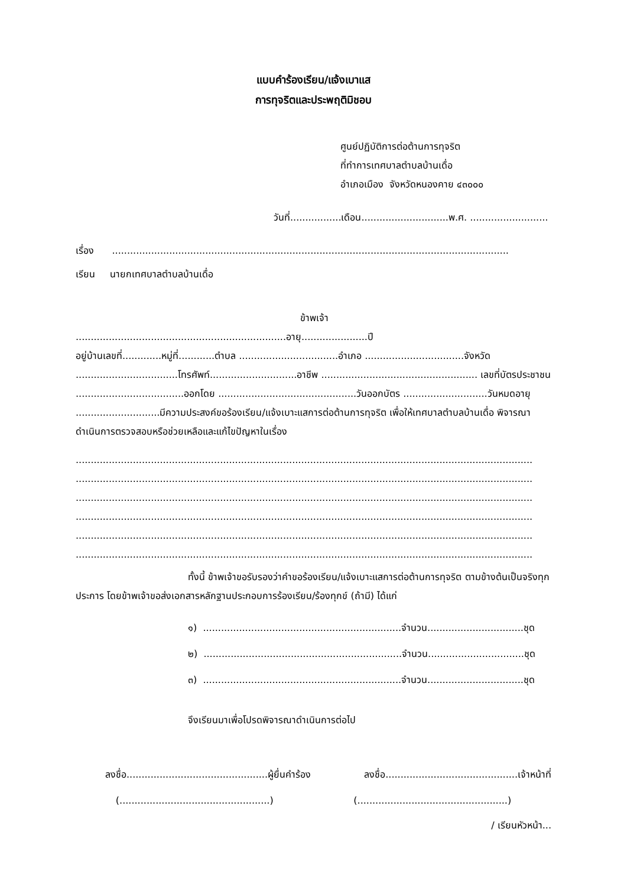แบบคำร้องเรียน/แจ้งเบาแส
การทุจริตและประพฤติมิชอบ
ศูนย์ปฏิบัติการต่อต้านการทุจริต
ที่ทำการเทศบาลตำบลบ้านเดื่อ
อำเภอเมือง จังหวัดหนองคาย ๔๓๐๐๐
วันที่.................เดือน.............................พ.ศ. ..........................
เรื่อง ....................................................................................................................................
เรียน นายกเทศบาลตำบลบ้านเดื่อ
ข้าพเจ้า ......................................................................อายุ......................ปี
อยู่บ้านเลขที่.............หมู่ที่............ตำบล .................................อำเภอ .................................จังหวัด ..................................โทรศัพท์.............................อาชีพ .................................................... เลขที่บัตรประชาชน ....................................ออกโดย ..............................................วันออกบัตร ............................วันหมดอายุ ............................มีความประสงค์ขอร้องเรียน/แจ้งเบาะแสการต่อต้านการทุจริต เพื่อให้เทศบาลตำบลบ้านเดื่อ พิจารณาดำเนินการตรวจสอบหรือช่วยเหลือและแก้ไขปัญหาในเรื่อง
........................................................................................................................................................
........................................................................................................................................................
........................................................................................................................................................
........................................................................................................................................................
........................................................................................................................................................
........................................................................................................................................................
ทั้งนี้ ข้าพเจ้าขอรับรองว่าคำขอร้องเรียน/แจ้งเบาะแสการต่อต้านการทุจริต ตามข้างต้นเป็นจริงทุกประการ โดยข้าพเจ้าขอส่งเอกสารหลักฐานประกอบการร้องเรียน/ร้องทุกข์ (ถ้ามี) ได้แก่
๑) ..................................................................จำนวน................................ชุด
๒) ..................................................................จำนวน................................ชุด
๓) ..................................................................จำนวน................................ชุด
จึงเรียนมาเพื่อโปรดพิจารณาดำเนินการต่อไป
ลงชื่อ...............................................ผู้ยื่นคำร้อง ลงชื่อ............................................เจ้าหน้าที่
(..................................................) (..................................................)
/ เรียนหัวหน้า...